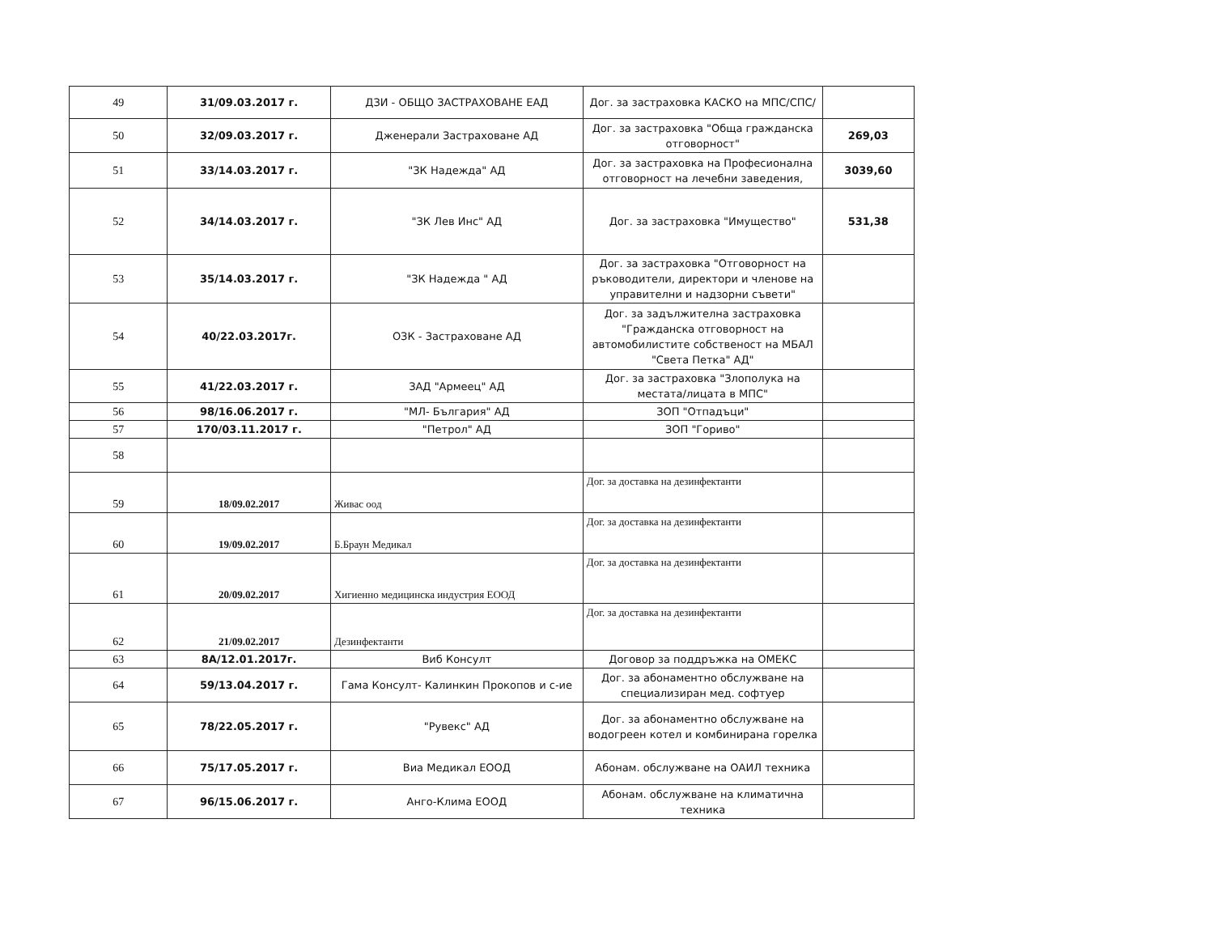| 49 | 31/09.03.2017 г. | ДЗИ - ОБЩО ЗАСТРАХОВАНЕ ЕАД | Дог. за застраховка КАСКО на МПС/СПС/ | |
| 50 | 32/09.03.2017 г. | Дженерали Застраховане АД | Дог. за застраховка "Обща гражданска отговорност" | 269,03 |
| 51 | 33/14.03.2017 г. | "ЗК Надежда" АД | Дог. за застраховка на Професионална отговорност на лечебни заведения, | 3039,60 |
| 52 | 34/14.03.2017 г. | "ЗК Лев Инс" АД | Дог. за застраховка "Имущество" | 531,38 |
| 53 | 35/14.03.2017 г. | "ЗК Надежда " АД | Дог. за застраховка "Отговорност на ръководители, директори и членове на управителни и надзорни съвети" | |
| 54 | 40/22.03.2017г. | ОЗК - Застраховане АД | Дог. за задължителна застраховка "Гражданска отговорност на автомобилистите собственост на МБАЛ "Света Петка" АД" | |
| 55 | 41/22.03.2017 г. | ЗАД "Армеец" АД | Дог. за застраховка "Злополука на местата/лицата в МПС" | |
| 56 | 98/16.06.2017 г. | "МЛ- България" АД | ЗОП "Отпадъци" | |
| 57 | 170/03.11.2017 г. | "Петрол" АД | ЗОП "Гориво" | |
| 58 | | | | |
| 59 | 18/09.02.2017 | Живас оод | Дог. за доставка на дезинфектанти | |
| 60 | 19/09.02.2017 | Б.Браун Медикал | Дог. за доставка на дезинфектанти | |
| 61 | 20/09.02.2017 | Хигиенно медицинска индустрия ЕООД | Дог. за доставка на дезинфектанти | |
| 62 | 21/09.02.2017 | Дезинфектанти | Дог. за доставка на дезинфектанти | |
| 63 | 8А/12.01.2017г. | Виб Консулт | Договор за поддръжка на ОМЕКС | |
| 64 | 59/13.04.2017 г. | Гама Консулт- Калинкин Прокопов и с-ие | Дог. за абонаментно обслужване на специализиран мед. софтуер | |
| 65 | 78/22.05.2017 г. | "Рувекс" АД | Дог. за абонаментно обслужване на водогреен котел и комбинирана горелка | |
| 66 | 75/17.05.2017 г. | Виа Медикал ЕООД | Абонам. обслужване на ОАИЛ техника | |
| 67 | 96/15.06.2017 г. | Анго-Клима ЕООД | Абонам. обслужване на климатична техника | |